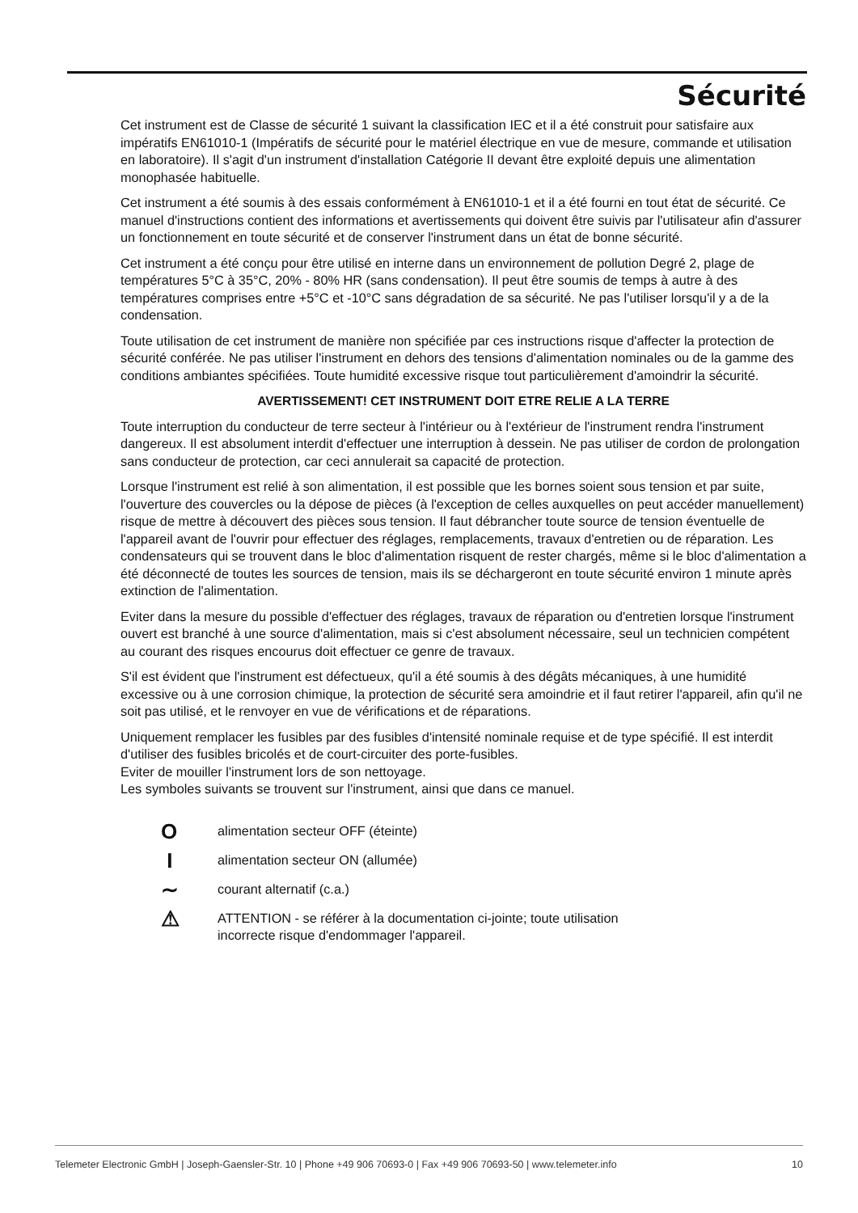Sécurité
Cet instrument est de Classe de sécurité 1 suivant la classification IEC et il a été construit pour satisfaire aux impératifs EN61010-1 (Impératifs de sécurité pour le matériel électrique en vue de mesure, commande et utilisation en laboratoire). Il s'agit d'un instrument d'installation Catégorie II devant être exploité depuis une alimentation monophasée habituelle.
Cet instrument a été soumis à des essais conformément à EN61010-1 et il a été fourni en tout état de sécurité. Ce manuel d'instructions contient des informations et avertissements qui doivent être suivis par l'utilisateur afin d'assurer un fonctionnement en toute sécurité et de conserver l'instrument dans un état de bonne sécurité.
Cet instrument a été conçu pour être utilisé en interne dans un environnement de pollution Degré 2, plage de températures 5°C à 35°C, 20% - 80% HR (sans condensation). Il peut être soumis de temps à autre à des températures comprises entre +5°C et -10°C sans dégradation de sa sécurité. Ne pas l'utiliser lorsqu'il y a de la condensation.
Toute utilisation de cet instrument de manière non spécifiée par ces instructions risque d'affecter la protection de sécurité conférée. Ne pas utiliser l'instrument en dehors des tensions d'alimentation nominales ou de la gamme des conditions ambiantes spécifiées. Toute humidité excessive risque tout particulièrement d'amoindrir la sécurité.
AVERTISSEMENT! CET INSTRUMENT DOIT ETRE RELIE A LA TERRE
Toute interruption du conducteur de terre secteur à l'intérieur ou à l'extérieur de l'instrument rendra l'instrument dangereux. Il est absolument interdit d'effectuer une interruption à dessein. Ne pas utiliser de cordon de prolongation sans conducteur de protection, car ceci annulerait sa capacité de protection.
Lorsque l'instrument est relié à son alimentation, il est possible que les bornes soient sous tension et par suite, l'ouverture des couvercles ou la dépose de pièces (à l'exception de celles auxquelles on peut accéder manuellement) risque de mettre à découvert des pièces sous tension. Il faut débrancher toute source de tension éventuelle de l'appareil avant de l'ouvrir pour effectuer des réglages, remplacements, travaux d'entretien ou de réparation. Les condensateurs qui se trouvent dans le bloc d'alimentation risquent de rester chargés, même si le bloc d'alimentation a été déconnecté de toutes les sources de tension, mais ils se déchargeront en toute sécurité environ 1 minute après extinction de l'alimentation.
Eviter dans la mesure du possible d'effectuer des réglages, travaux de réparation ou d'entretien lorsque l'instrument ouvert est branché à une source d'alimentation, mais si c'est absolument nécessaire, seul un technicien compétent au courant des risques encourus doit effectuer ce genre de travaux.
S'il est évident que l'instrument est défectueux, qu'il a été soumis à des dégâts mécaniques, à une humidité excessive ou à une corrosion chimique, la protection de sécurité sera amoindrie et il faut retirer l'appareil, afin qu'il ne soit pas utilisé, et le renvoyer en vue de vérifications et de réparations.
Uniquement remplacer les fusibles par des fusibles d'intensité nominale requise et de type spécifié. Il est interdit d'utiliser des fusibles bricolés et de court-circuiter des porte-fusibles.
Eviter de mouiller l'instrument lors de son nettoyage.
Les symboles suivants se trouvent sur l'instrument, ainsi que dans ce manuel.
O
alimentation secteur OFF (éteinte)
I
alimentation secteur ON (allumée)
∼
courant alternatif (c.a.)
⚠
ATTENTION - se référer à la documentation ci-jointe; toute utilisation
incorrecte risque d'endommager l'appareil.
Telemeter Electronic GmbH | Joseph-Gaensler-Str. 10 | Phone +49 906 70693-0 | Fax +49 906 70693-50 | www.telemeter.info 10